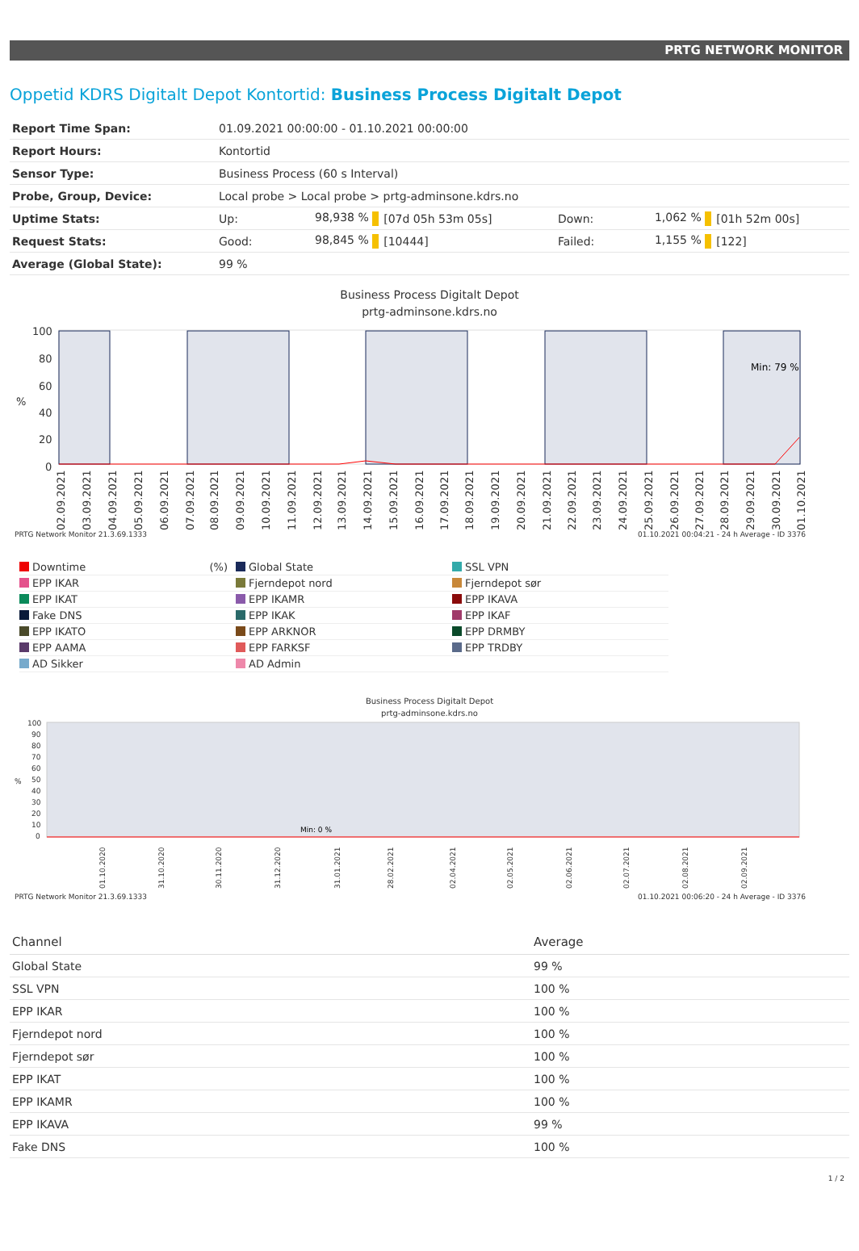PRTG NETWORK MONITOR
Oppetid KDRS Digitalt Depot Kontortid: Business Process Digitalt Depot
| Report Time Span: | 01.09.2021 00:00:00 - 01.10.2021 00:00:00 | | | | | |
| Report Hours: | Kontortid | | | | | |
| Sensor Type: | Business Process (60 s Interval) | | | | | |
| Probe, Group, Device: | Local probe > Local probe > prtg-adminsone.kdrs.no | | | | | |
| Uptime Stats: | Up: | 98,938 % | [07d 05h 53m 05s] | Down: | 1,062 % | [01h 52m 00s] |
| Request Stats: | Good: | 98,845 % | [10444] | Failed: | 1,155 % | [122] |
| Average (Global State): | 99 % | | | | | |
Business Process Digitalt Depot
prtg-adminsone.kdrs.no
100
80
60
40
20
0
%
Min: 79 %
02.09.2021
03.09.2021
04.09.2021
05.09.2021
06.09.2021
07.09.2021
08.09.2021
09.09.2021
10.09.2021
11.09.2021
12.09.2021
13.09.2021
14.09.2021
15.09.2021
16.09.2021
17.09.2021
18.09.2021
19.09.2021
20.09.2021
21.09.2021
22.09.2021
23.09.2021
24.09.2021
25.09.2021
26.09.2021
27.09.2021
28.09.2021
29.09.2021
30.09.2021
01.10.2021
PRTG Network Monitor 21.3.69.1333 01.10.2021 00:04:21 - 24 h Average - ID 3376
Downtime (%)
Global State
SSL VPN
EPP IKAR
Fjerndepot nord
Fjerndepot sør
EPP IKAT
EPP IKAMR
EPP IKAVA
Fake DNS
EPP IKAK
EPP IKAF
EPP IKATO
EPP ARKNOR
EPP DRMBY
EPP AAMA
EPP FARKSF
EPP TRDBY
AD Sikker
AD Admin
Business Process Digitalt Depot
prtg-adminsone.kdrs.no
100
90
80
70
60
50
40
30
20
10
0
%
Min: 0 %
01.10.2020
31.10.2020
30.11.2020
31.12.2020
31.01.2021
28.02.2021
02.04.2021
02.05.2021
02.06.2021
02.07.2021
02.08.2021
02.09.2021
PRTG Network Monitor 21.3.69.1333 01.10.2021 00:06:20 - 24 h Average - ID 3376
| Channel | Average |
| --- | --- |
| Global State | 99 % |
| SSL VPN | 100 % |
| EPP IKAR | 100 % |
| Fjerndepot nord | 100 % |
| Fjerndepot sør | 100 % |
| EPP IKAT | 100 % |
| EPP IKAMR | 100 % |
| EPP IKAVA | 99 % |
| Fake DNS | 100 % |
1 / 2